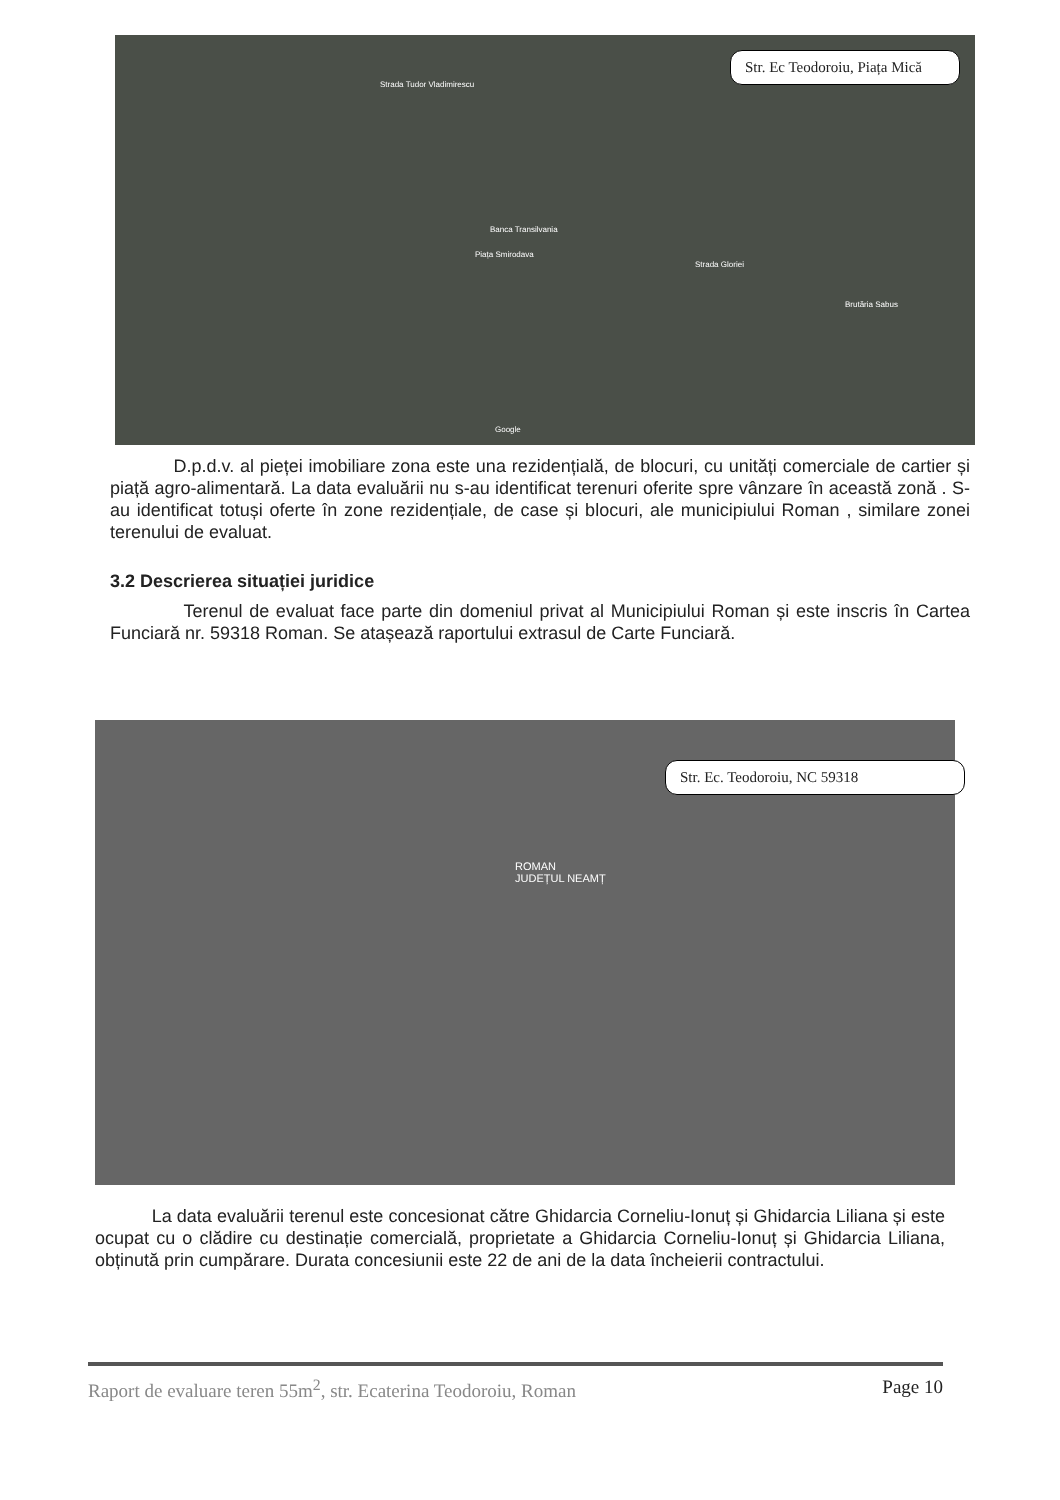Str. Ec Teodoroiu, Piața Mică
Strada Tudor Vladimirescu
Banca Transilvania
Piața Smirodava
Strada Gloriei
Brutăria Sabus
Google
D.p.d.v. al pieței imobiliare zona este una rezidențială, de blocuri, cu unități comerciale de cartier și piață agro-alimentară. La data evaluării nu s-au identificat terenuri oferite spre vânzare în această zonă . S-au identificat totuși oferte în zone rezidențiale, de case și blocuri, ale municipiului Roman , similare zonei terenului de evaluat.
3.2 Descrierea situației juridice
Terenul de evaluat face parte din domeniul privat al Municipiului Roman și este inscris în Cartea Funciară nr. 59318 Roman. Se atașează raportului extrasul de Carte Funciară.
Str. Ec. Teodoroiu, NC 59318
ROMAN
JUDEȚUL NEAMȚ
La data evaluării terenul este concesionat către Ghidarcia Corneliu-Ionuț și Ghidarcia Liliana și este ocupat cu o clădire cu destinație comercială, proprietate a Ghidarcia Corneliu-Ionuț și Ghidarcia Liliana, obținută prin cumpărare. Durata concesiunii este 22 de ani de la data încheierii contractului.
Raport de evaluare teren 55m<sup>2</sup>, str. Ecaterina Teodoroiu, Roman Page 10